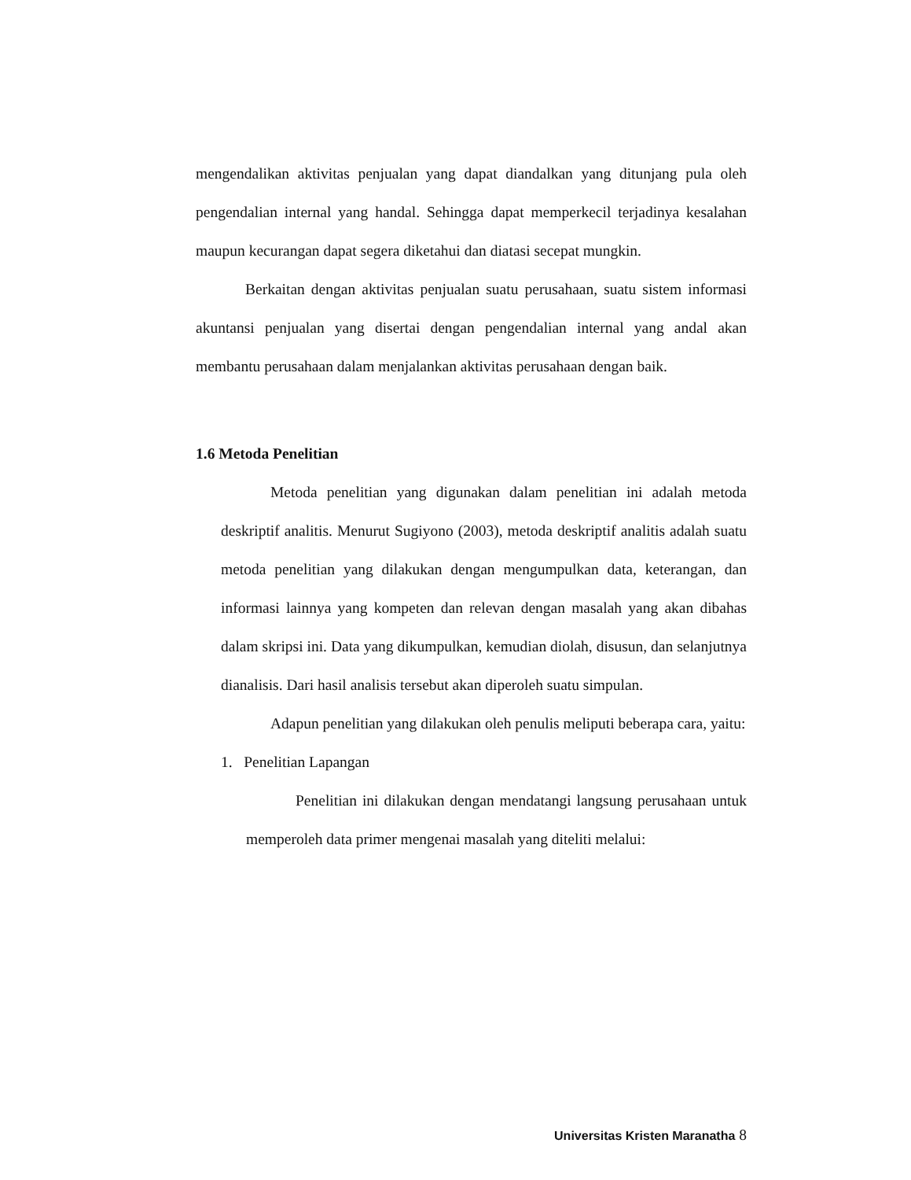mengendalikan aktivitas penjualan yang dapat diandalkan yang ditunjang pula oleh pengendalian internal yang handal. Sehingga dapat memperkecil terjadinya kesalahan maupun kecurangan dapat segera diketahui dan diatasi secepat mungkin.
Berkaitan dengan aktivitas penjualan suatu perusahaan, suatu sistem informasi akuntansi penjualan yang disertai dengan pengendalian internal yang andal akan membantu perusahaan dalam menjalankan aktivitas perusahaan dengan baik.
1.6 Metoda Penelitian
Metoda penelitian yang digunakan dalam penelitian ini adalah metoda deskriptif analitis. Menurut Sugiyono (2003), metoda deskriptif analitis adalah suatu metoda penelitian yang dilakukan dengan mengumpulkan data, keterangan, dan informasi lainnya yang kompeten dan relevan dengan masalah yang akan dibahas dalam skripsi ini. Data yang dikumpulkan, kemudian diolah, disusun, dan selanjutnya dianalisis. Dari hasil analisis tersebut akan diperoleh suatu simpulan.
Adapun penelitian yang dilakukan oleh penulis meliputi beberapa cara, yaitu:
1. Penelitian Lapangan
Penelitian ini dilakukan dengan mendatangi langsung perusahaan untuk memperoleh data primer mengenai masalah yang diteliti melalui:
Universitas Kristen Maranatha 8